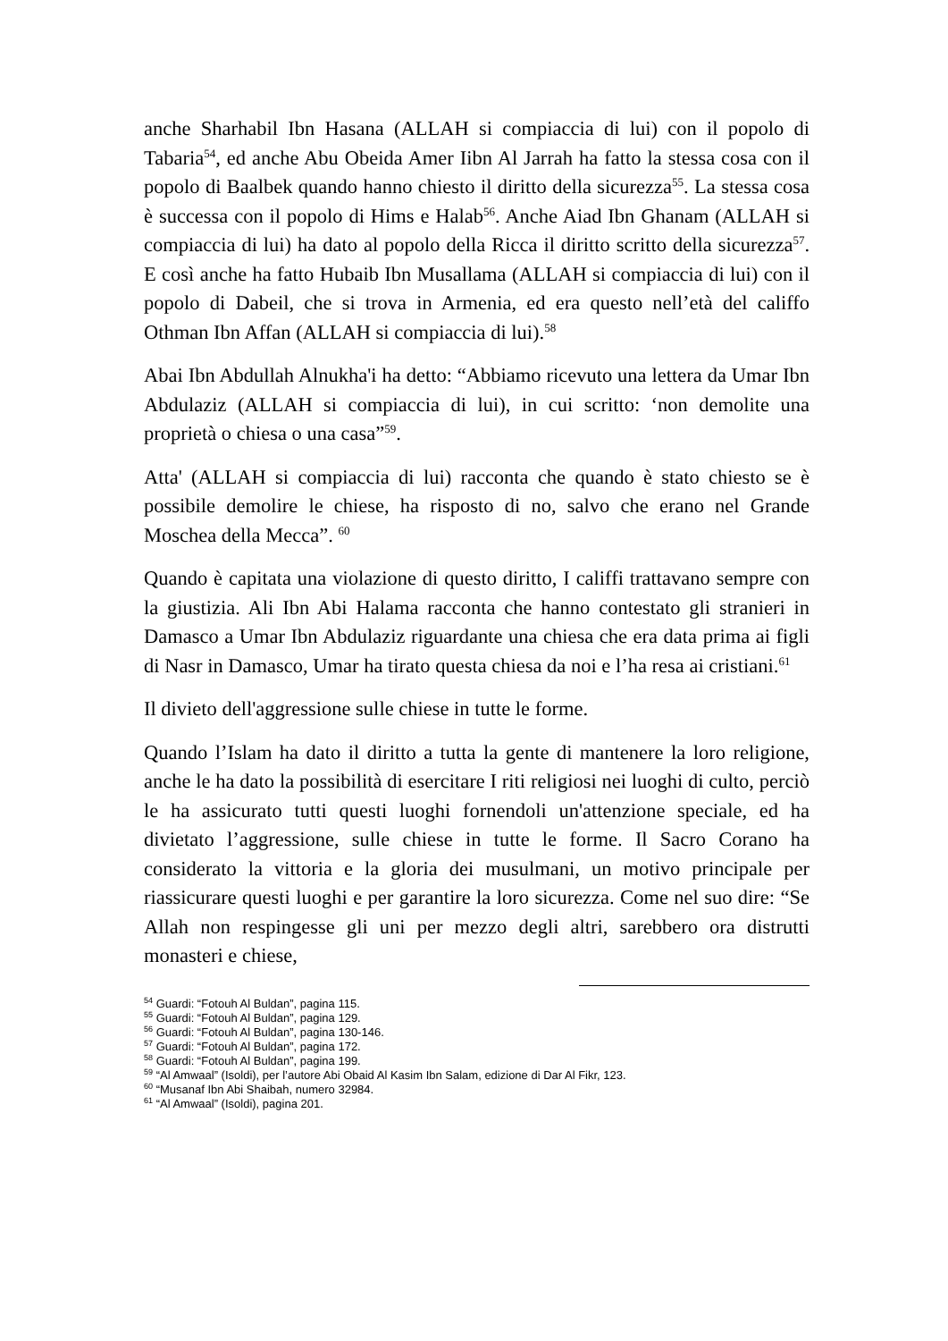anche Sharhabil Ibn Hasana (ALLAH si compiaccia di lui) con il popolo di Tabaria<sup>54</sup>, ed anche Abu Obeida Amer Iibn Al Jarrah ha fatto la stessa cosa con il popolo di Baalbek quando hanno chiesto il diritto della sicurezza<sup>55</sup>. La stessa cosa è successa con il popolo di Hims e Halab<sup>56</sup>. Anche Aiad Ibn Ghanam (ALLAH si compiaccia di lui) ha dato al popolo della Ricca il diritto scritto della sicurezza<sup>57</sup>. E così anche ha fatto Hubaib Ibn Musallama (ALLAH si compiaccia di lui) con il popolo di Dabeil, che si trova in Armenia, ed era questo nell’età del califfo Othman Ibn Affan (ALLAH si compiaccia di lui).<sup>58</sup>
Abai Ibn Abdullah Alnukha'i ha detto: “Abbiamo ricevuto una lettera da Umar Ibn Abdulaziz (ALLAH si compiaccia di lui), in cui scritto: ‘non demolite una proprietà o chiesa o una casa”<sup>59</sup>.
Atta' (ALLAH si compiaccia di lui) racconta che quando è stato chiesto se è possibile demolire le chiese, ha risposto di no, salvo che erano nel Grande Moschea della Mecca”. <sup>60</sup>
Quando è capitata una violazione di questo diritto, I califfi trattavano sempre con la giustizia. Ali Ibn Abi Halama racconta che hanno contestato gli stranieri in Damasco a Umar Ibn Abdulaziz riguardante una chiesa che era data prima ai figli di Nasr in Damasco, Umar ha tirato questa chiesa da noi e l’ha resa ai cristiani.<sup>61</sup>
Il divieto dell'aggressione sulle chiese in tutte le forme.
Quando l’Islam ha dato il diritto a tutta la gente di mantenere la loro religione, anche le ha dato la possibilità di esercitare I riti religiosi nei luoghi di culto, perciò le ha assicurato tutti questi luoghi fornendoli un'attenzione speciale, ed ha divietato l’aggressione, sulle chiese in tutte le forme. Il Sacro Corano ha considerato la vittoria e la gloria dei musulmani, un motivo principale per riassicurare questi luoghi e per garantire la loro sicurezza. Come nel suo dire: “Se Allah non respingesse gli uni per mezzo degli altri, sarebbero ora distrutti monasteri e chiese,
<sup>54</sup> Guardi: “Fotouh Al Buldan”, pagina 115.
<sup>55</sup> Guardi: “Fotouh Al Buldan”, pagina 129.
<sup>56</sup> Guardi: “Fotouh Al Buldan”, pagina 130-146.
<sup>57</sup> Guardi: “Fotouh Al Buldan”, pagina 172.
<sup>58</sup> Guardi: “Fotouh Al Buldan”, pagina 199.
<sup>59</sup> “Al Amwaal” (Isoldi), per l’autore Abi Obaid Al Kasim Ibn Salam, edizione di Dar Al Fikr, 123.
<sup>60</sup> “Musanaf Ibn Abi Shaibah, numero 32984.
<sup>61</sup> “Al Amwaal” (Isoldi), pagina 201.